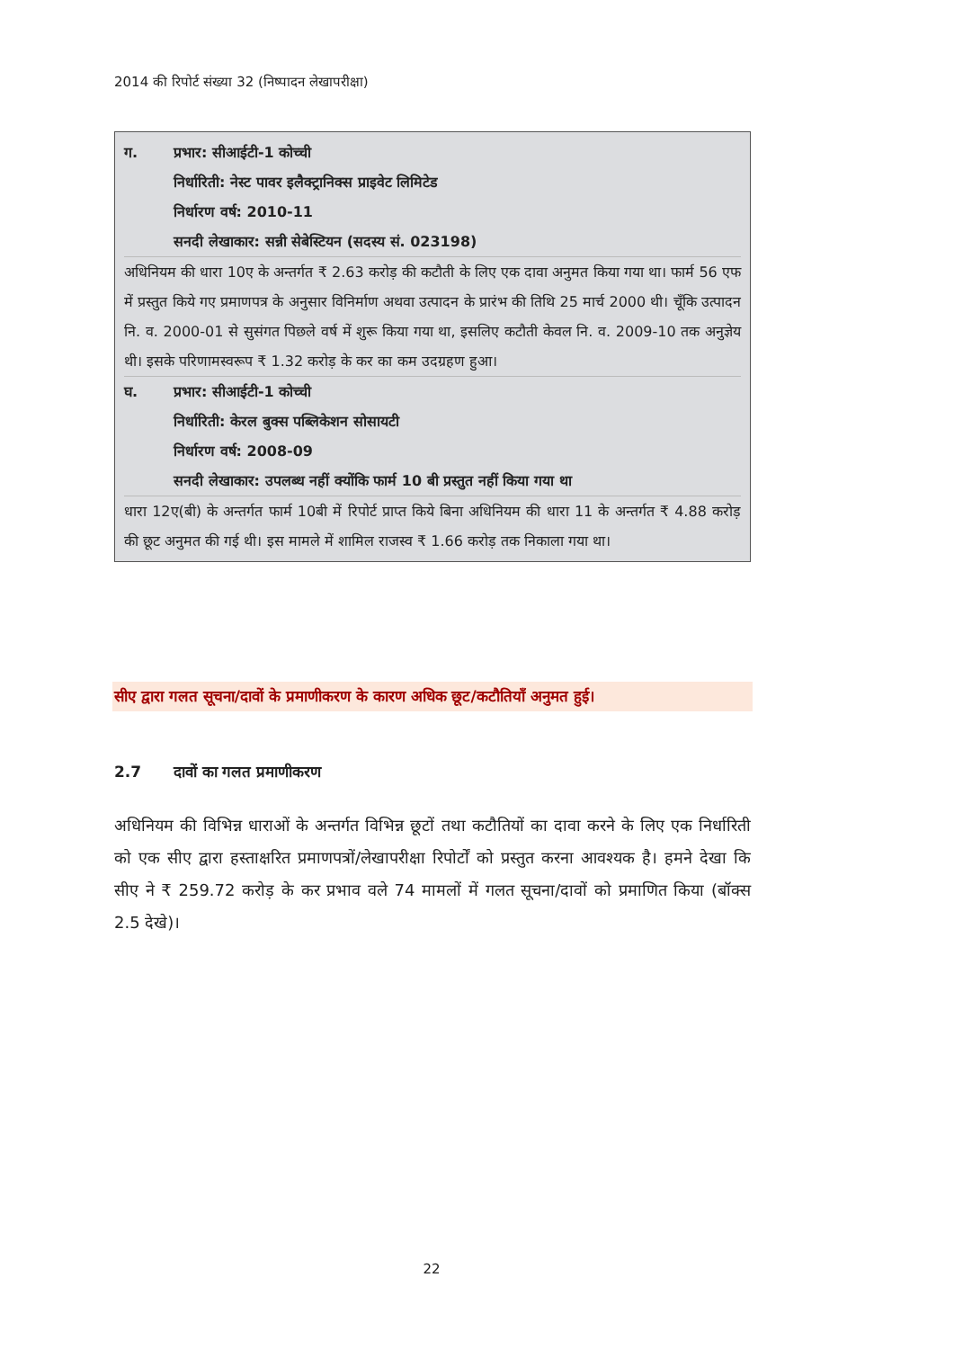2014 की रिपोर्ट संख्या 32 (निष्पादन लेखापरीक्षा)
ग. प्रभार: सीआईटी-1 कोच्ची
निर्धारिती: नेस्ट पावर इलैक्ट्रानिक्स प्राइवेट लिमिटेड
निर्धारण वर्ष: 2010-11
सनदी लेखाकार: सन्नी सेबेस्टियन (सदस्य सं. 023198)
अधिनियम की धारा 10ए के अन्तर्गत ₹ 2.63 करोड़ की कटौती के लिए एक दावा अनुमत किया गया था। फार्म 56 एफ में प्रस्तुत किये गए प्रमाणपत्र के अनुसार विनिर्माण अथवा उत्पादन के प्रारंभ की तिथि 25 मार्च 2000 थी। चूँकि उत्पादन नि. व. 2000-01 से सुसंगत पिछले वर्ष में शुरू किया गया था, इसलिए कटौती केवल नि. व. 2009-10 तक अनुज्ञेय थी। इसके परिणामस्वरूप ₹ 1.32 करोड़ के कर का कम उदग्रहण हुआ।
घ. प्रभार: सीआईटी-1 कोच्ची
निर्धारिती: केरल बुक्स पब्लिकेशन सोसायटी
निर्धारण वर्ष: 2008-09
सनदी लेखाकार: उपलब्ध नहीं क्योंकि फार्म 10 बी प्रस्तुत नहीं किया गया था
धारा 12ए(बी) के अन्तर्गत फार्म 10बी में रिपोर्ट प्राप्त किये बिना अधिनियम की धारा 11 के अन्तर्गत ₹ 4.88 करोड़ की छूट अनुमत की गई थी। इस मामले में शामिल राजस्व ₹ 1.66 करोड़ तक निकाला गया था।
सीए द्वारा गलत सूचना/दावों के प्रमाणीकरण के कारण अधिक छूट/कटौतियाँ अनुमत हुई।
2.7 दावों का गलत प्रमाणीकरण
अधिनियम की विभिन्न धाराओं के अन्तर्गत विभिन्न छूटों तथा कटौतियों का दावा करने के लिए एक निर्धारिती को एक सीए द्वारा हस्ताक्षरित प्रमाणपत्रों/लेखापरीक्षा रिपोर्टों को प्रस्तुत करना आवश्यक है। हमने देखा कि सीए ने ₹ 259.72 करोड़ के कर प्रभाव वले 74 मामलों में गलत सूचना/दावों को प्रमाणित किया (बॉक्स 2.5 देखे)।
22